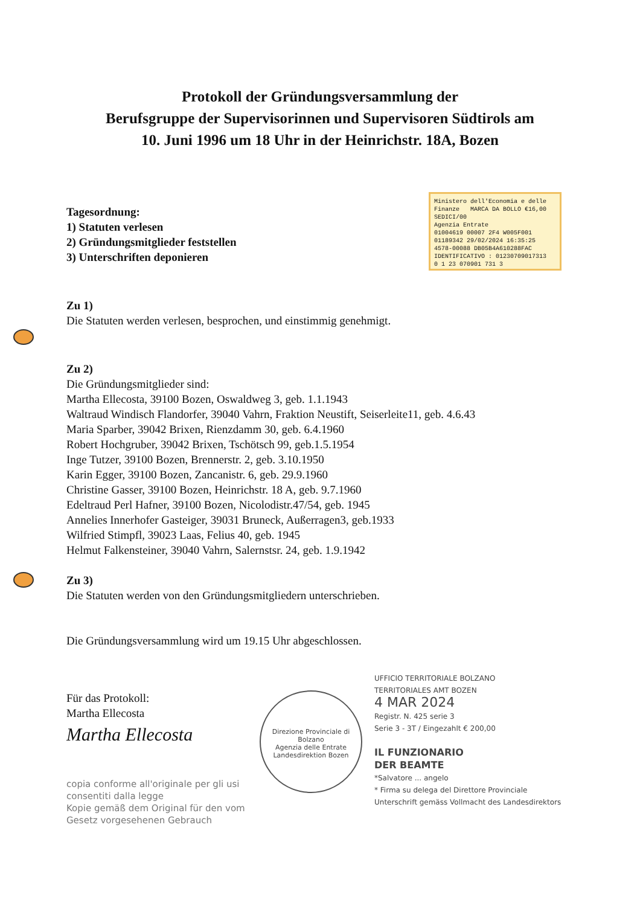Protokoll der Gründungsversammlung der
Berufsgruppe der Supervisorinnen und Supervisoren Südtirols am
10. Juni 1996 um 18 Uhr in der Heinrichstr. 18A, Bozen
Ministero dell'Economia e delle Finanze MARCA DA BOLLO €16,00 SEDICI/00
Agenzia Entrate
01004619 00007 2F4 W005F001
01189342 29/02/2024 16:35:25
4578-00088 DB05B4A610288FAC
IDENTIFICATIVO : 01230709017313
0 1 23 070901 731 3
Tagesordnung:
1) Statuten verlesen
2) Gründungsmitglieder feststellen
3) Unterschriften deponieren
Zu 1)
Die Statuten werden verlesen, besprochen, und einstimmig genehmigt.
Zu 2)
Die Gründungsmitglieder sind:
Martha Ellecosta, 39100 Bozen, Oswaldweg 3, geb. 1.1.1943
Waltraud Windisch Flandorfer, 39040 Vahrn, Fraktion Neustift, Seiserleite11, geb. 4.6.43
Maria Sparber, 39042 Brixen, Rienzdamm 30, geb. 6.4.1960
Robert Hochgruber, 39042 Brixen, Tschötsch 99, geb.1.5.1954
Inge Tutzer, 39100 Bozen, Brennerstr. 2, geb. 3.10.1950
Karin Egger, 39100 Bozen, Zancanistr. 6, geb. 29.9.1960
Christine Gasser, 39100 Bozen, Heinrichstr. 18 A, geb. 9.7.1960
Edeltraud Perl Hafner, 39100 Bozen, Nicolodistr.47/54, geb. 1945
Annelies Innerhofer Gasteiger, 39031 Bruneck, Außerragen3, geb.1933
Wilfried Stimpfl, 39023 Laas, Felius 40, geb. 1945
Helmut Falkensteiner, 39040 Vahrn, Salernstsr. 24, geb. 1.9.1942
Zu 3)
Die Statuten werden von den Gründungsmitgliedern unterschrieben.
Die Gründungsversammlung wird um 19.15 Uhr abgeschlossen.
Für das Protokoll:
Martha Ellecosta
Martha Ellecosta
copia conforme all'originale per gli usi consentiti dalla legge
Kopie gemäß dem Original für den vom Gesetz vorgesehenen Gebrauch
Direzione Provinciale di Bolzano
Agenzia delle Entrate
Landesdirektion Bozen
UFFICIO TERRITORIALE BOLZANO
TERRITORIALES AMT BOZEN
4 MAR 2024
Registr. N. 425 serie 3
Serie 3 - 3T / Eingezahlt € 200,00
IL FUNZIONARIO
DER BEAMTE
*Salvatore ... angelo
* Firma su delega del Direttore Provinciale
Unterschrift gemäss Vollmacht des Landesdirektors